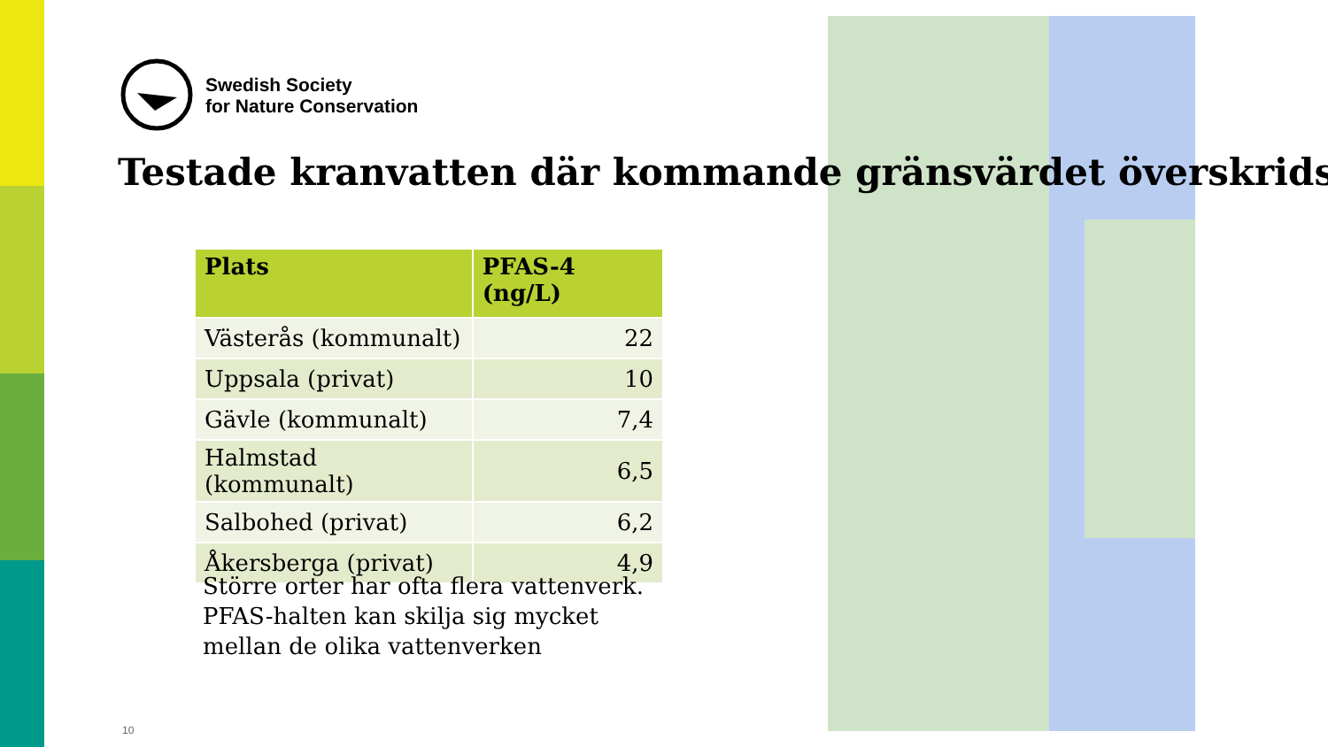Swedish Society
for Nature Conservation
Testade kranvatten där kommande gränsvärdet överskrids
| Plats | PFAS-4 (ng/L) |
| --- | --- |
| Västerås (kommunalt) | 22 |
| Uppsala (privat) | 10 |
| Gävle (kommunalt) | 7,4 |
| Halmstad (kommunalt) | 6,5 |
| Salbohed (privat) | 6,2 |
| Åkersberga (privat) | 4,9 |
Större orter har ofta flera vattenverk.
PFAS-halten kan skilja sig mycket
mellan de olika vattenverken
10